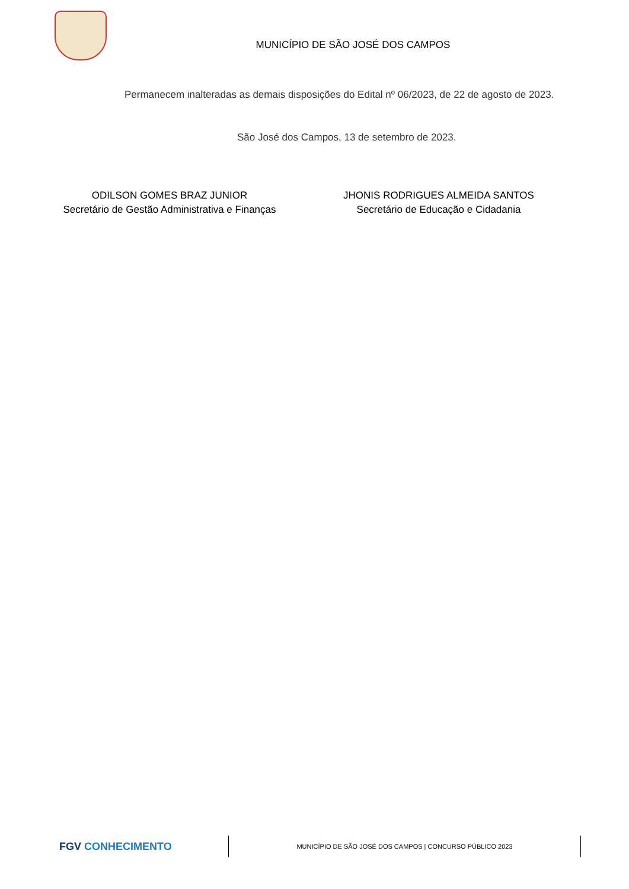MUNICÍPIO DE SÃO JOSÉ DOS CAMPOS
Permanecem inalteradas as demais disposições do Edital nº 06/2023, de 22 de agosto de 2023.
São José dos Campos, 13 de setembro de 2023.
ODILSON GOMES BRAZ JUNIOR
Secretário de Gestão Administrativa e Finanças
JHONIS RODRIGUES ALMEIDA SANTOS
Secretário de Educação e Cidadania
FGV CONHECIMENTO
MUNICÍPIO DE SÃO JOSÉ DOS CAMPOS | CONCURSO PÚBLICO 2023